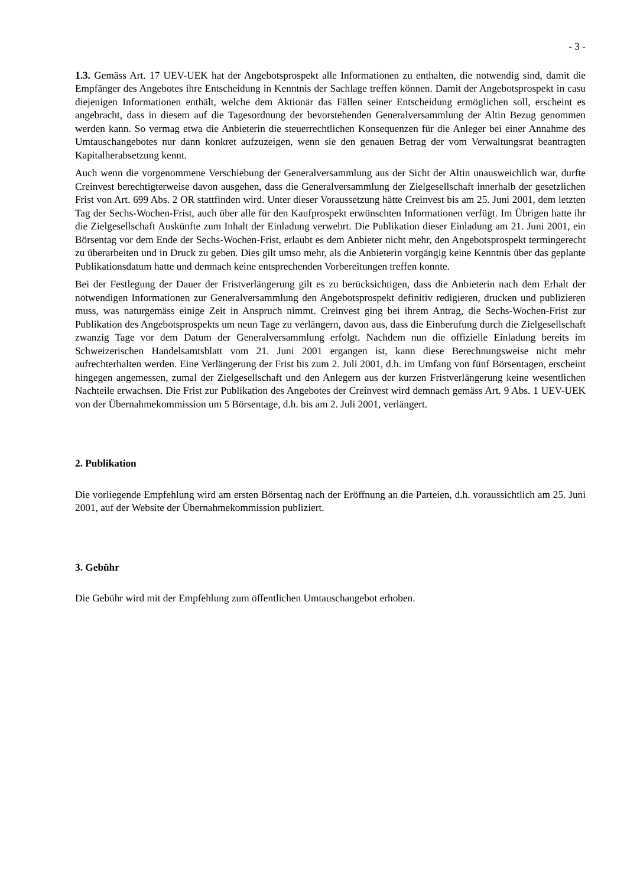- 3 -
1.3. Gemäss Art. 17 UEV-UEK hat der Angebotsprospekt alle Informationen zu enthalten, die notwendig sind, damit die Empfänger des Angebotes ihre Entscheidung in Kenntnis der Sachlage treffen können. Damit der Angebotsprospekt in casu diejenigen Informationen enthält, welche dem Aktionär das Fällen seiner Entscheidung ermöglichen soll, erscheint es angebracht, dass in diesem auf die Tagesordnung der bevorstehenden Generalversammlung der Altin Bezug genommen werden kann. So vermag etwa die Anbieterin die steuerrechtlichen Konsequenzen für die Anleger bei einer Annahme des Umtauschangebotes nur dann konkret aufzuzeigen, wenn sie den genauen Betrag der vom Verwaltungsrat beantragten Kapitalherabsetzung kennt.
Auch wenn die vorgenommene Verschiebung der Generalversammlung aus der Sicht der Altin unausweichlich war, durfte Creinvest berechtigterweise davon ausgehen, dass die Generalversammlung der Zielgesellschaft innerhalb der gesetzlichen Frist von Art. 699 Abs. 2 OR stattfinden wird. Unter dieser Voraussetzung hätte Creinvest bis am 25. Juni 2001, dem letzten Tag der Sechs-Wochen-Frist, auch über alle für den Kaufprospekt erwünschten Informationen verfügt. Im Übrigen hatte ihr die Zielgesellschaft Auskünfte zum Inhalt der Einladung verwehrt. Die Publikation dieser Einladung am 21. Juni 2001, ein Börsentag vor dem Ende der Sechs-Wochen-Frist, erlaubt es dem Anbieter nicht mehr, den Angebotsprospekt termingerecht zu überarbeiten und in Druck zu geben. Dies gilt umso mehr, als die Anbieterin vorgängig keine Kenntnis über das geplante Publikationsdatum hatte und demnach keine entsprechenden Vorbereitungen treffen konnte.
Bei der Festlegung der Dauer der Fristverlängerung gilt es zu berücksichtigen, dass die Anbieterin nach dem Erhalt der notwendigen Informationen zur Generalversammlung den Angebotsprospekt definitiv redigieren, drucken und publizieren muss, was naturgemäss einige Zeit in Anspruch nimmt. Creinvest ging bei ihrem Antrag, die Sechs-Wochen-Frist zur Publikation des Angebotsprospekts um neun Tage zu verlängern, davon aus, dass die Einberufung durch die Zielgesellschaft zwanzig Tage vor dem Datum der Generalversammlung erfolgt. Nachdem nun die offizielle Einladung bereits im Schweizerischen Handelsamtsblatt vom 21. Juni 2001 ergangen ist, kann diese Berechnungsweise nicht mehr aufrechterhalten werden. Eine Verlängerung der Frist bis zum 2. Juli 2001, d.h. im Umfang von fünf Börsentagen, erscheint hingegen angemessen, zumal der Zielgesellschaft und den Anlegern aus der kurzen Fristverlängerung keine wesentlichen Nachteile erwachsen. Die Frist zur Publikation des Angebotes der Creinvest wird demnach gemäss Art. 9 Abs. 1 UEV-UEK von der Übernahmekommission um 5 Börsentage, d.h. bis am 2. Juli 2001, verlängert.
2. Publikation
Die vorliegende Empfehlung wird am ersten Börsentag nach der Eröffnung an die Parteien, d.h. voraussichtlich am 25. Juni 2001, auf der Website der Übernahmekommission publiziert.
3. Gebühr
Die Gebühr wird mit der Empfehlung zum öffentlichen Umtauschangebot erhoben.